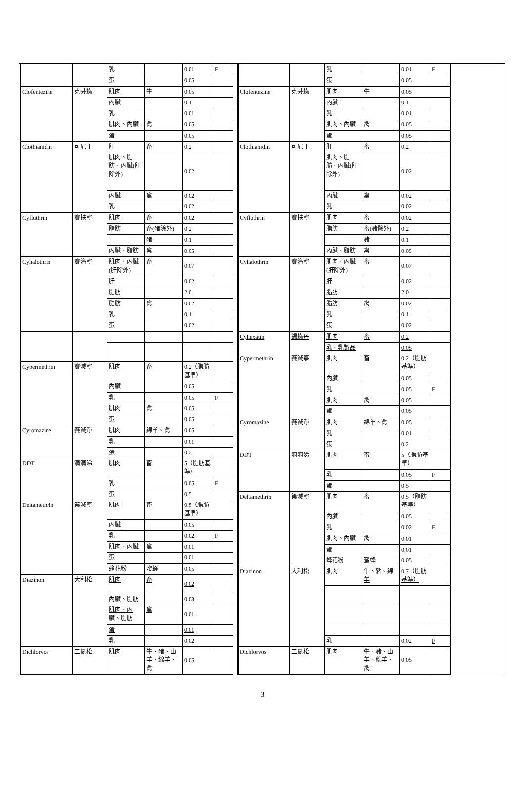| | | 乳 | | 0.01 | F |
| | | 蛋 | | 0.05 | |
| Clofentezine | 克芬蟎 | 肌肉 | 牛 | 0.05 | |
| | | 內臟 | | 0.1 | |
| | | 乳 | | 0.01 | |
| | | 肌肉、內臟 | 禽 | 0.05 | |
| | | 蛋 | | 0.05 | |
| Clothianidin | 可尼丁 | 肝 | 畜 | 0.2 | |
| | | 肌肉、脂肪、內臟(肝除外) | | 0.02 | |
| | | 內臟 | 禽 | 0.02 | |
| | | 乳 | | 0.02 | |
| Cyfluthrin | 賽扶寧 | 肌肉 | 畜 | 0.02 | |
| | | 脂肪 | 畜(豬除外) | 0.2 | |
| | | | 豬 | 0.1 | |
| | | 內臟、脂肪 | 禽 | 0.05 | |
| Cyhalothrin | 賽洛寧 | 肌肉、內臟(肝除外) | 畜 | 0.07 | |
| | | 肝 | | 0.02 | |
| | | 脂肪 | | 2.0 | |
| | | 脂肪 | 禽 | 0.02 | |
| | | 乳 | | 0.1 | |
| | | 蛋 | | 0.02 | |
| Cypermethrin | 賽滅寧 | 肌肉 | 畜 | 0.2（脂肪基準） | |
| | | 內臟 | | 0.05 | |
| | | 乳 | | 0.05 | F |
| | | 肌肉 | 禽 | 0.05 | |
| | | 蛋 | | 0.05 | |
| Cyromazine | 賽滅淨 | 肌肉 | 綿羊、禽 | 0.05 | |
| | | 乳 | | 0.01 | |
| | | 蛋 | | 0.2 | |
| DDT | 滴滴涕 | 肌肉 | 畜 | 5（脂肪基準） | |
| | | 乳 | | 0.05 | F |
| | | 蛋 | | 0.5 | |
| Deltamethrin | 第滅寧 | 肌肉 | 畜 | 0.5（脂肪基準） | |
| | | 內臟 | | 0.05 | |
| | | 乳 | | 0.02 | F |
| | | 肌肉、內臟 | 禽 | 0.01 | |
| | | 蛋 | | 0.01 | |
| | | 蜂花粉 | 蜜蜂 | 0.05 | |
| Diazinon | 大利松 | 肌肉 | 畜 | 0.02 | |
| | | 內臟、脂肪 | | 0.03 | |
| | | 肌肉、內臟、脂肪 | 禽 | 0.01 | |
| | | 蛋 | | 0.01 | |
| | | 乳 | | 0.02 | |
| Dichlorvos | 二氯松 | 肌肉 | 牛、豬、山羊、綿羊、禽 | 0.05 | |
| | | 乳 | | 0.01 | F |
| | | 蛋 | | 0.05 | |
| Clofentezine | 克芬蟎 | 肌肉 | 牛 | 0.05 | |
| | | 內臟 | | 0.1 | |
| | | 乳 | | 0.01 | |
| | | 肌肉、內臟 | 禽 | 0.05 | |
| | | 蛋 | | 0.05 | |
| Clothianidin | 可尼丁 | 肝 | 畜 | 0.2 | |
| | | 肌肉、脂肪、內臟(肝除外) | | 0.02 | |
| | | 內臟 | 禽 | 0.02 | |
| | | 乳 | | 0.02 | |
| Cyfluthrin | 賽扶寧 | 肌肉 | 畜 | 0.02 | |
| | | 脂肪 | 畜(豬除外) | 0.2 | |
| | | | 豬 | 0.1 | |
| | | 內臟、脂肪 | 禽 | 0.05 | |
| Cyhalothrin | 賽洛寧 | 肌肉、內臟(肝除外) | 畜 | 0.07 | |
| | | 肝 | | 0.02 | |
| | | 脂肪 | | 2.0 | |
| | | 脂肪 | 禽 | 0.02 | |
| | | 乳 | | 0.1 | |
| | | 蛋 | | 0.02 | |
| Cyhexatin | 錫蟎丹 | 肌肉 | 畜 | 0.2 | |
| | | 乳、乳製品 | | 0.05 | |
| Cypermethrin | 賽滅寧 | 肌肉 | 畜 | 0.2（脂肪基準） | |
| | | 內臟 | | 0.05 | |
| | | 乳 | | 0.05 | F |
| | | 肌肉 | 禽 | 0.05 | |
| | | 蛋 | | 0.05 | |
| Cyromazine | 賽滅淨 | 肌肉 | 綿羊、禽 | 0.05 | |
| | | 乳 | | 0.01 | |
| | | 蛋 | | 0.2 | |
| DDT | 滴滴涕 | 肌肉 | 畜 | 5（脂肪基準） | |
| | | 乳 | | 0.05 | F |
| | | 蛋 | | 0.5 | |
| Deltamethrin | 第滅寧 | 肌肉 | 畜 | 0.5（脂肪基準） | |
| | | 內臟 | | 0.05 | |
| | | 乳 | | 0.02 | F |
| | | 肌肉、內臟 | 禽 | 0.01 | |
| | | 蛋 | | 0.01 | |
| | | 蜂花粉 | 蜜蜂 | 0.05 | |
| Diazinon | 大利松 | 肌肉 | 牛、豬、綿羊 | 0.7（脂肪基準） | |
| | | 乳 | | 0.02 | F |
| Dichlorvos | 二氯松 | 肌肉 | 牛、豬、山羊、綿羊、禽 | 0.05 | |
3